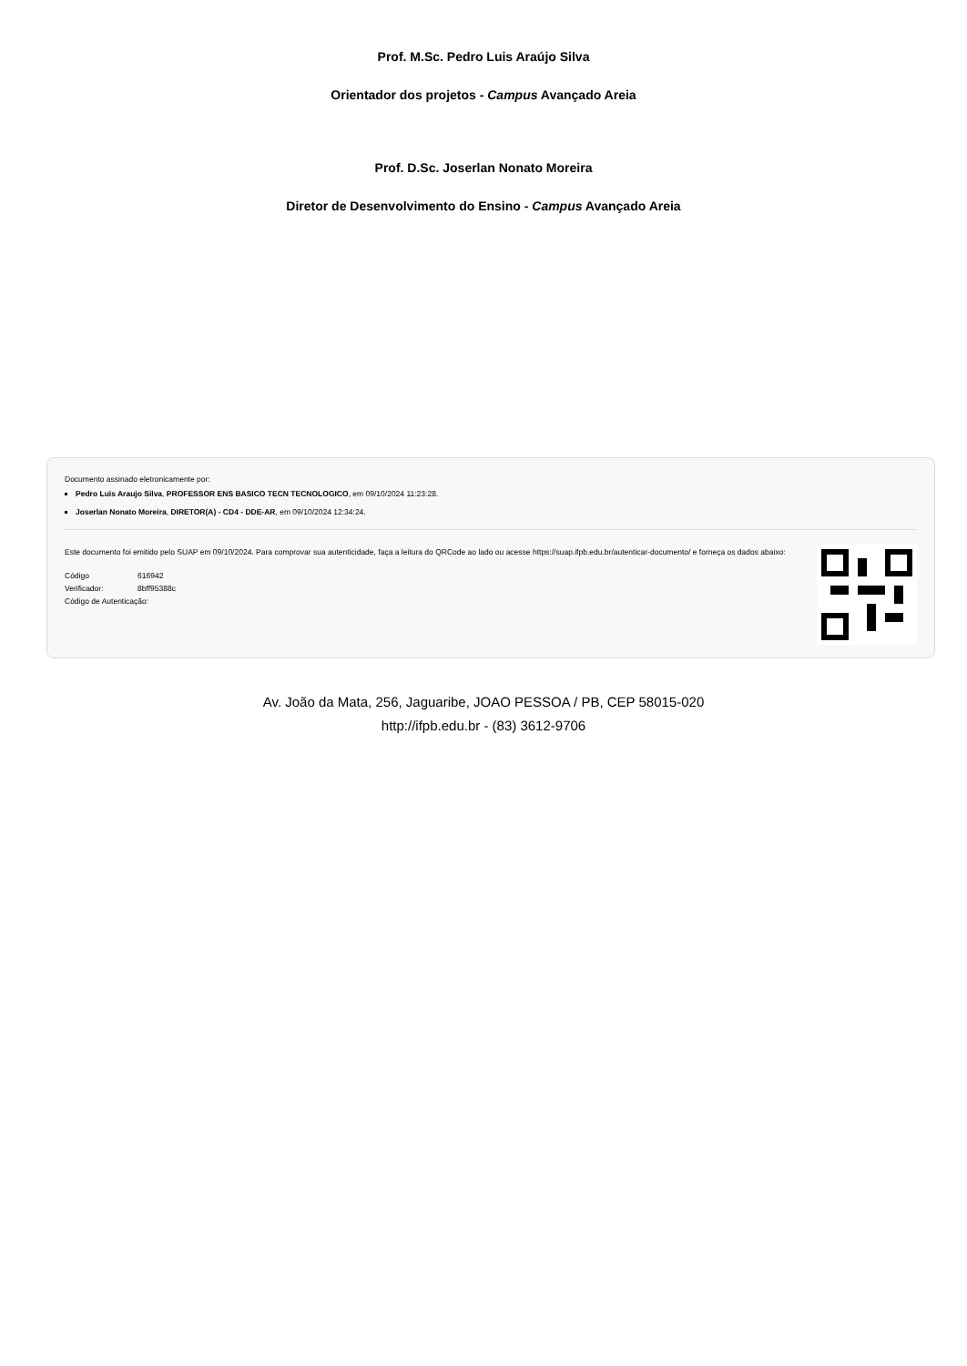Prof. M.Sc. Pedro Luis Araújo Silva
Orientador dos projetos - Campus Avançado Areia
Prof. D.Sc. Joserlan Nonato Moreira
Diretor de Desenvolvimento do Ensino - Campus Avançado Areia
Documento assinado eletronicamente por:
Pedro Luis Araujo Silva, PROFESSOR ENS BASICO TECN TECNOLOGICO, em 09/10/2024 11:23:28.
Joserlan Nonato Moreira, DIRETOR(A) - CD4 - DDE-AR, em 09/10/2024 12:34:24.
Este documento foi emitido pelo SUAP em 09/10/2024. Para comprovar sua autenticidade, faça a leitura do QRCode ao lado ou acesse https://suap.ifpb.edu.br/autenticar-documento/ e forneça os dados abaixo:
| Código | 616942 |
| Verificador: | 8bff95388c |
| Código de Autenticação: | |
Av. João da Mata, 256, Jaguaribe, JOAO PESSOA / PB, CEP 58015-020
http://ifpb.edu.br - (83) 3612-9706